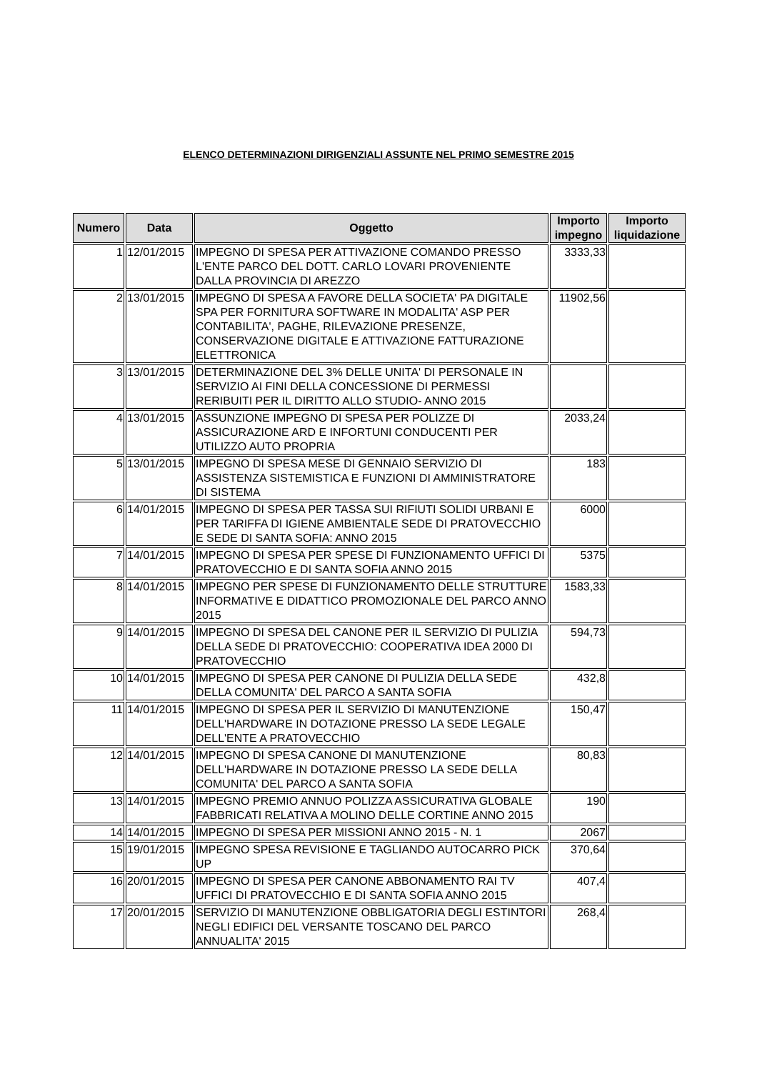ELENCO DETERMINAZIONI DIRIGENZIALI ASSUNTE NEL PRIMO SEMESTRE 2015
| Numero | Data | Oggetto | Importo impegno | Importo liquidazione |
| --- | --- | --- | --- | --- |
| 1 | 12/01/2015 | IMPEGNO DI SPESA PER ATTIVAZIONE COMANDO PRESSO L'ENTE PARCO DEL DOTT. CARLO LOVARI PROVENIENTE DALLA PROVINCIA DI AREZZO | 3333,33 | |
| 2 | 13/01/2015 | IMPEGNO DI SPESA A FAVORE DELLA SOCIETA' PA DIGITALE SPA PER FORNITURA SOFTWARE IN MODALITA' ASP PER CONTABILITA', PAGHE, RILEVAZIONE PRESENZE, CONSERVAZIONE DIGITALE E ATTIVAZIONE FATTURAZIONE ELETTRONICA | 11902,56 | |
| 3 | 13/01/2015 | DETERMINAZIONE DEL 3% DELLE UNITA' DI PERSONALE IN SERVIZIO AI FINI DELLA CONCESSIONE DI PERMESSI RERIBUITI PER IL DIRITTO ALLO STUDIO- ANNO 2015 | | |
| 4 | 13/01/2015 | ASSUNZIONE IMPEGNO DI SPESA PER POLIZZE DI ASSICURAZIONE ARD E INFORTUNI CONDUCENTI PER UTILIZZO AUTO PROPRIA | 2033,24 | |
| 5 | 13/01/2015 | IMPEGNO DI SPESA MESE DI GENNAIO SERVIZIO DI ASSISTENZA SISTEMISTICA E FUNZIONI DI AMMINISTRATORE DI SISTEMA | 183 | |
| 6 | 14/01/2015 | IMPEGNO DI SPESA PER TASSA SUI RIFIUTI SOLIDI URBANI E PER TARIFFA DI IGIENE AMBIENTALE SEDE DI PRATOVECCHIO E SEDE DI SANTA SOFIA: ANNO 2015 | 6000 | |
| 7 | 14/01/2015 | IMPEGNO DI SPESA PER SPESE DI FUNZIONAMENTO UFFICI DI PRATOVECCHIO E DI SANTA SOFIA ANNO 2015 | 5375 | |
| 8 | 14/01/2015 | IMPEGNO PER SPESE DI FUNZIONAMENTO DELLE STRUTTURE INFORMATIVE E DIDATTICO PROMOZIONALE DEL PARCO ANNO 2015 | 1583,33 | |
| 9 | 14/01/2015 | IMPEGNO DI SPESA DEL CANONE PER IL SERVIZIO DI PULIZIA DELLA SEDE DI PRATOVECCHIO: COOPERATIVA IDEA 2000 DI PRATOVECCHIO | 594,73 | |
| 10 | 14/01/2015 | IMPEGNO DI SPESA PER CANONE DI PULIZIA DELLA SEDE DELLA COMUNITA' DEL PARCO A SANTA SOFIA | 432,8 | |
| 11 | 14/01/2015 | IMPEGNO DI SPESA PER IL SERVIZIO DI MANUTENZIONE DELL'HARDWARE IN DOTAZIONE PRESSO LA SEDE LEGALE DELL'ENTE A PRATOVECCHIO | 150,47 | |
| 12 | 14/01/2015 | IMPEGNO DI SPESA CANONE DI MANUTENZIONE DELL'HARDWARE IN DOTAZIONE PRESSO LA SEDE DELLA COMUNITA' DEL PARCO A SANTA SOFIA | 80,83 | |
| 13 | 14/01/2015 | IMPEGNO PREMIO ANNUO POLIZZA ASSICURATIVA GLOBALE FABBRICATI RELATIVA A MOLINO DELLE CORTINE ANNO 2015 | 190 | |
| 14 | 14/01/2015 | IMPEGNO DI SPESA PER MISSIONI ANNO 2015 - N. 1 | 2067 | |
| 15 | 19/01/2015 | IMPEGNO SPESA REVISIONE E TAGLIANDO AUTOCARRO PICK UP | 370,64 | |
| 16 | 20/01/2015 | IMPEGNO DI SPESA PER CANONE ABBONAMENTO RAI TV UFFICI DI PRATOVECCHIO E DI SANTA SOFIA ANNO 2015 | 407,4 | |
| 17 | 20/01/2015 | SERVIZIO DI MANUTENZIONE OBBLIGATORIA DEGLI ESTINTORI NEGLI EDIFICI DEL VERSANTE TOSCANO DEL PARCO ANNUALITA' 2015 | 268,4 | |